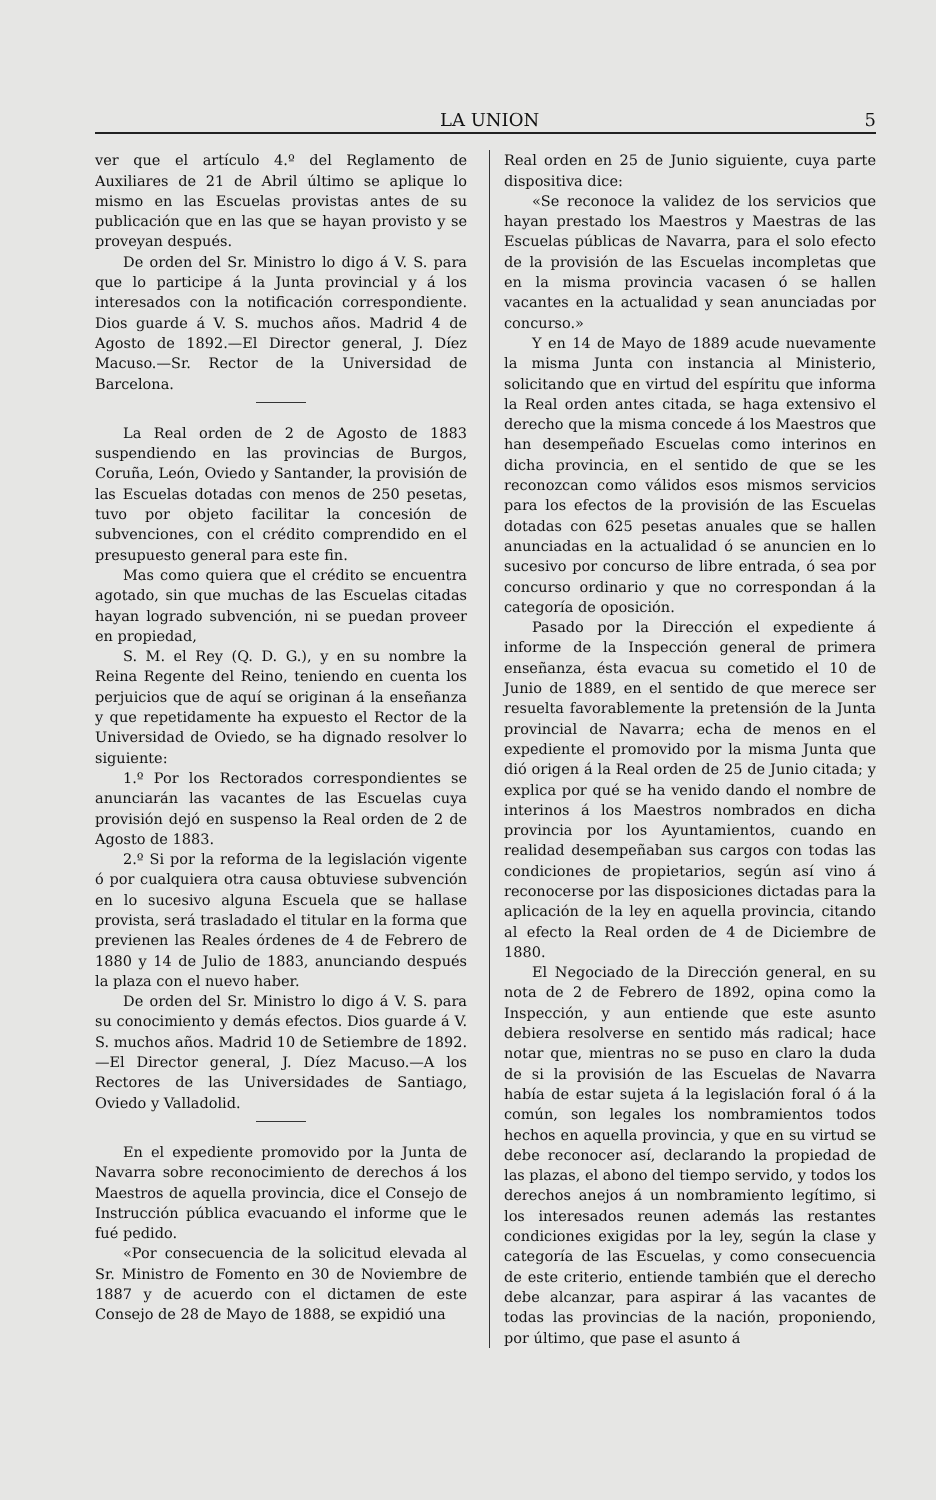LA UNION 5
ver que el artículo 4.º del Reglamento de Auxiliares de 21 de Abril último se aplique lo mismo en las Escuelas provistas antes de su publicación que en las que se hayan provisto y se proveyan después.
De orden del Sr. Ministro lo digo á V. S. para que lo participe á la Junta provincial y á los interesados con la notificación correspondiente. Dios guarde á V. S. muchos años. Madrid 4 de Agosto de 1892.—El Director general, J. Díez Macuso.—Sr. Rector de la Universidad de Barcelona.
La Real orden de 2 de Agosto de 1883 suspendiendo en las provincias de Burgos, Coruña, León, Oviedo y Santander, la provisión de las Escuelas dotadas con menos de 250 pesetas, tuvo por objeto facilitar la concesión de subvenciones, con el crédito comprendido en el presupuesto general para este fin.
Mas como quiera que el crédito se encuentra agotado, sin que muchas de las Escuelas citadas hayan logrado subvención, ni se puedan proveer en propiedad,
S. M. el Rey (Q. D. G.), y en su nombre la Reina Regente del Reino, teniendo en cuenta los perjuicios que de aquí se originan á la enseñanza y que repetidamente ha expuesto el Rector de la Universidad de Oviedo, se ha dignado resolver lo siguiente:
1.º Por los Rectorados correspondientes se anunciarán las vacantes de las Escuelas cuya provisión dejó en suspenso la Real orden de 2 de Agosto de 1883.
2.º Si por la reforma de la legislación vigente ó por cualquiera otra causa obtuviese subvención en lo sucesivo alguna Escuela que se hallase provista, será trasladado el titular en la forma que previenen las Reales órdenes de 4 de Febrero de 1880 y 14 de Julio de 1883, anunciando después la plaza con el nuevo haber.
De orden del Sr. Ministro lo digo á V. S. para su conocimiento y demás efectos. Dios guarde á V. S. muchos años. Madrid 10 de Setiembre de 1892.—El Director general, J. Díez Macuso.—A los Rectores de las Universidades de Santiago, Oviedo y Valladolid.
En el expediente promovido por la Junta de Navarra sobre reconocimiento de derechos á los Maestros de aquella provincia, dice el Consejo de Instrucción pública evacuando el informe que le fué pedido.
«Por consecuencia de la solicitud elevada al Sr. Ministro de Fomento en 30 de Noviembre de 1887 y de acuerdo con el dictamen de este Consejo de 28 de Mayo de 1888, se expidió una
Real orden en 25 de Junio siguiente, cuya parte dispositiva dice:
«Se reconoce la validez de los servicios que hayan prestado los Maestros y Maestras de las Escuelas públicas de Navarra, para el solo efecto de la provisión de las Escuelas incompletas que en la misma provincia vacasen ó se hallen vacantes en la actualidad y sean anunciadas por concurso.»
Y en 14 de Mayo de 1889 acude nuevamente la misma Junta con instancia al Ministerio, solicitando que en virtud del espíritu que informa la Real orden antes citada, se haga extensivo el derecho que la misma concede á los Maestros que han desempeñado Escuelas como interinos en dicha provincia, en el sentido de que se les reconozcan como válidos esos mismos servicios para los efectos de la provisión de las Escuelas dotadas con 625 pesetas anuales que se hallen anunciadas en la actualidad ó se anuncien en lo sucesivo por concurso de libre entrada, ó sea por concurso ordinario y que no correspondan á la categoría de oposición.
Pasado por la Dirección el expediente á informe de la Inspección general de primera enseñanza, ésta evacua su cometido el 10 de Junio de 1889, en el sentido de que merece ser resuelta favorablemente la pretensión de la Junta provincial de Navarra; echa de menos en el expediente el promovido por la misma Junta que dió origen á la Real orden de 25 de Junio citada; y explica por qué se ha venido dando el nombre de interinos á los Maestros nombrados en dicha provincia por los Ayuntamientos, cuando en realidad desempeñaban sus cargos con todas las condiciones de propietarios, según así vino á reconocerse por las disposiciones dictadas para la aplicación de la ley en aquella provincia, citando al efecto la Real orden de 4 de Diciembre de 1880.
El Negociado de la Dirección general, en su nota de 2 de Febrero de 1892, opina como la Inspección, y aun entiende que este asunto debiera resolverse en sentido más radical; hace notar que, mientras no se puso en claro la duda de si la provisión de las Escuelas de Navarra había de estar sujeta á la legislación foral ó á la común, son legales los nombramientos todos hechos en aquella provincia, y que en su virtud se debe reconocer así, declarando la propiedad de las plazas, el abono del tiempo servido, y todos los derechos anejos á un nombramiento legítimo, si los interesados reunen además las restantes condiciones exigidas por la ley, según la clase y categoría de las Escuelas, y como consecuencia de este criterio, entiende también que el derecho debe alcanzar, para aspirar á las vacantes de todas las provincias de la nación, proponiendo, por último, que pase el asunto á